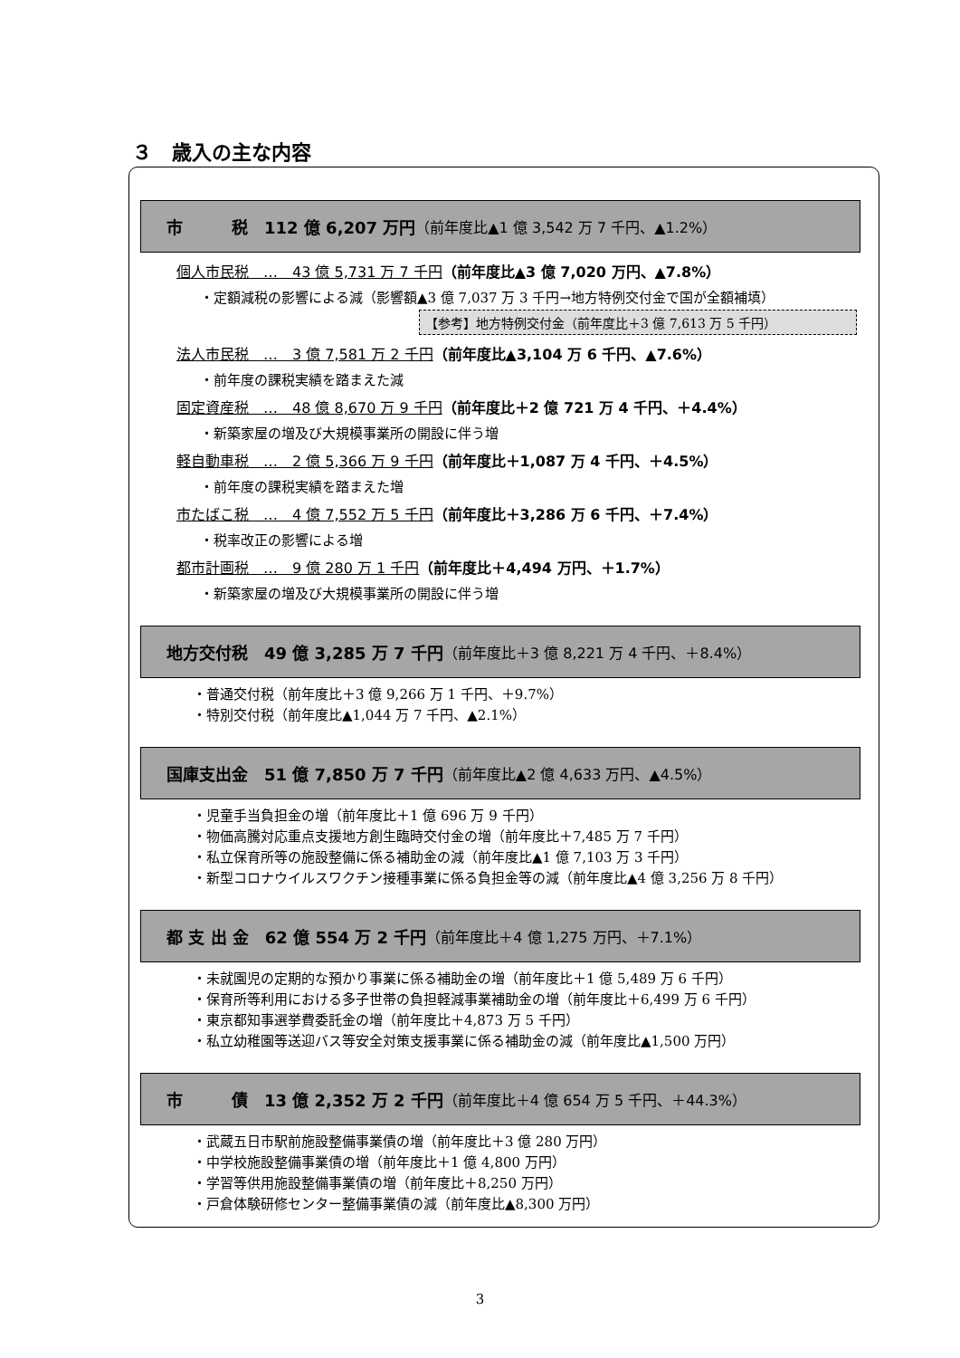３　歳入の主な内容
市　　　税　112 億 6,207 万円 （前年度比▲1 億 3,542 万 7 千円、▲1.2%）
個人市民税　…　43 億 5,731 万 7 千円（前年度比▲3 億 7,020 万円、▲7.8%）
・定額減税の影響による減（影響額▲3 億 7,037 万 3 千円→地方特例交付金で国が全額補填）
【参考】地方特例交付金（前年度比＋3 億 7,613 万 5 千円）
法人市民税　…　3 億 7,581 万 2 千円（前年度比▲3,104 万 6 千円、▲7.6%）
・前年度の課税実績を踏まえた減
固定資産税　…　48 億 8,670 万 9 千円（前年度比＋2 億 721 万 4 千円、＋4.4%）
・新築家屋の増及び大規模事業所の開設に伴う増
軽自動車税　…　2 億 5,366 万 9 千円（前年度比＋1,087 万 4 千円、＋4.5%）
・前年度の課税実績を踏まえた増
市たばこ税　…　4 億 7,552 万 5 千円（前年度比＋3,286 万 6 千円、＋7.4%）
・税率改正の影響による増
都市計画税　…　9 億 280 万 1 千円（前年度比＋4,494 万円、＋1.7%）
・新築家屋の増及び大規模事業所の開設に伴う増
地方交付税　49 億 3,285 万 7 千円 （前年度比＋3 億 8,221 万 4 千円、＋8.4%）
・普通交付税（前年度比＋3 億 9,266 万 1 千円、＋9.7%）
・特別交付税（前年度比▲1,044 万 7 千円、▲2.1%）
国庫支出金　51 億 7,850 万 7 千円 （前年度比▲2 億 4,633 万円、▲4.5%）
・児童手当負担金の増（前年度比＋1 億 696 万 9 千円）
・物価高騰対応重点支援地方創生臨時交付金の増（前年度比＋7,485 万 7 千円）
・私立保育所等の施設整備に係る補助金の減（前年度比▲1 億 7,103 万 3 千円）
・新型コロナウイルスワクチン接種事業に係る負担金等の減（前年度比▲4 億 3,256 万 8 千円）
都 支 出 金　62 億 554 万 2 千円 （前年度比＋4 億 1,275 万円、＋7.1%）
・未就園児の定期的な預かり事業に係る補助金の増（前年度比＋1 億 5,489 万 6 千円）
・保育所等利用における多子世帯の負担軽減事業補助金の増（前年度比＋6,499 万 6 千円）
・東京都知事選挙費委託金の増（前年度比＋4,873 万 5 千円）
・私立幼稚園等送迎バス等安全対策支援事業に係る補助金の減（前年度比▲1,500 万円）
市　　　債　13 億 2,352 万 2 千円 （前年度比＋4 億 654 万 5 千円、＋44.3%）
・武蔵五日市駅前施設整備事業債の増（前年度比＋3 億 280 万円）
・中学校施設整備事業債の増（前年度比＋1 億 4,800 万円）
・学習等供用施設整備事業債の増（前年度比＋8,250 万円）
・戸倉体験研修センター整備事業債の減（前年度比▲8,300 万円）
3